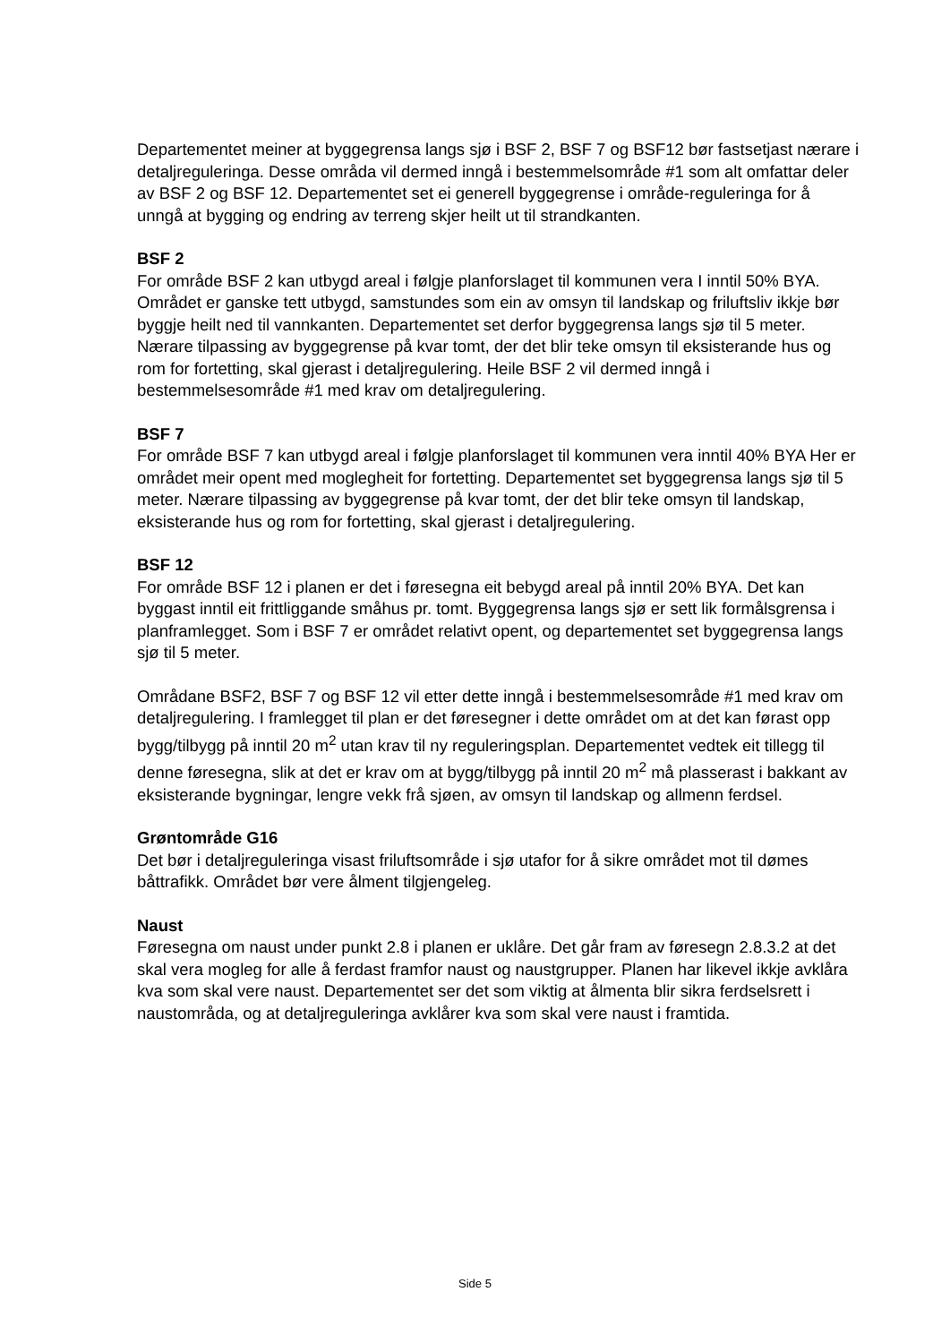Departementet meiner at byggegrensa langs sjø i BSF 2, BSF 7 og BSF12 bør fastsetjast nærare i detaljreguleringa. Desse områda vil dermed inngå i bestemmelsområde #1 som alt omfattar deler av BSF 2 og BSF 12. Departementet set ei generell byggegrense i område-reguleringa for å unngå at bygging og endring av terreng skjer heilt ut til strandkanten.
BSF 2
For område BSF 2 kan utbygd areal i følgje planforslaget til kommunen vera I inntil 50% BYA. Området er ganske tett utbygd, samstundes som ein av omsyn til landskap og friluftsliv ikkje bør byggje heilt ned til vannkanten. Departementet set derfor byggegrensa langs sjø til 5 meter. Nærare tilpassing av byggegrense på kvar tomt, der det blir teke omsyn til eksisterande hus og rom for fortetting, skal gjerast i detaljregulering. Heile BSF 2 vil dermed inngå i bestemmelsesområde #1 med krav om detaljregulering.
BSF 7
For område BSF 7 kan utbygd areal i følgje planforslaget til kommunen vera inntil 40% BYA Her er området meir opent med moglegheit for fortetting. Departementet set byggegrensa langs sjø til 5 meter. Nærare tilpassing av byggegrense på kvar tomt, der det blir teke omsyn til landskap, eksisterande hus og rom for fortetting, skal gjerast i detaljregulering.
BSF 12
For område BSF 12 i planen er det i føresegna eit bebygd areal på inntil 20% BYA. Det kan byggast inntil eit frittliggande småhus pr. tomt. Byggegrensa langs sjø er sett lik formålsgrensa i planframlegget. Som i BSF 7 er området relativt opent, og departementet set byggegrensa langs sjø til 5 meter.
Områdane BSF2, BSF 7 og BSF 12 vil etter dette inngå i bestemmelsesområde #1 med krav om detaljregulering. I framlegget til plan er det føresegner i dette området om at det kan førast opp bygg/tilbygg på inntil 20 m<sup>2</sup> utan krav til ny reguleringsplan. Departementet vedtek eit tillegg til denne føresegna, slik at det er krav om at bygg/tilbygg på inntil 20 m<sup>2</sup> må plasserast i bakkant av eksisterande bygningar, lengre vekk frå sjøen, av omsyn til landskap og allmenn ferdsel.
Grøntområde G16
Det bør i detaljreguleringa visast friluftsområde i sjø utafor for å sikre området mot til dømes båttrafikk. Området bør vere ålment tilgjengeleg.
Naust
Føresegna om naust under punkt 2.8 i planen er uklåre. Det går fram av føresegn 2.8.3.2 at det skal vera mogleg for alle å ferdast framfor naust og naustgrupper. Planen har likevel ikkje avklåra kva som skal vere naust. Departementet ser det som viktig at ålmenta blir sikra ferdselsrett i naustområda, og at detaljreguleringa avklårer kva som skal vere naust i framtida.
Side 5